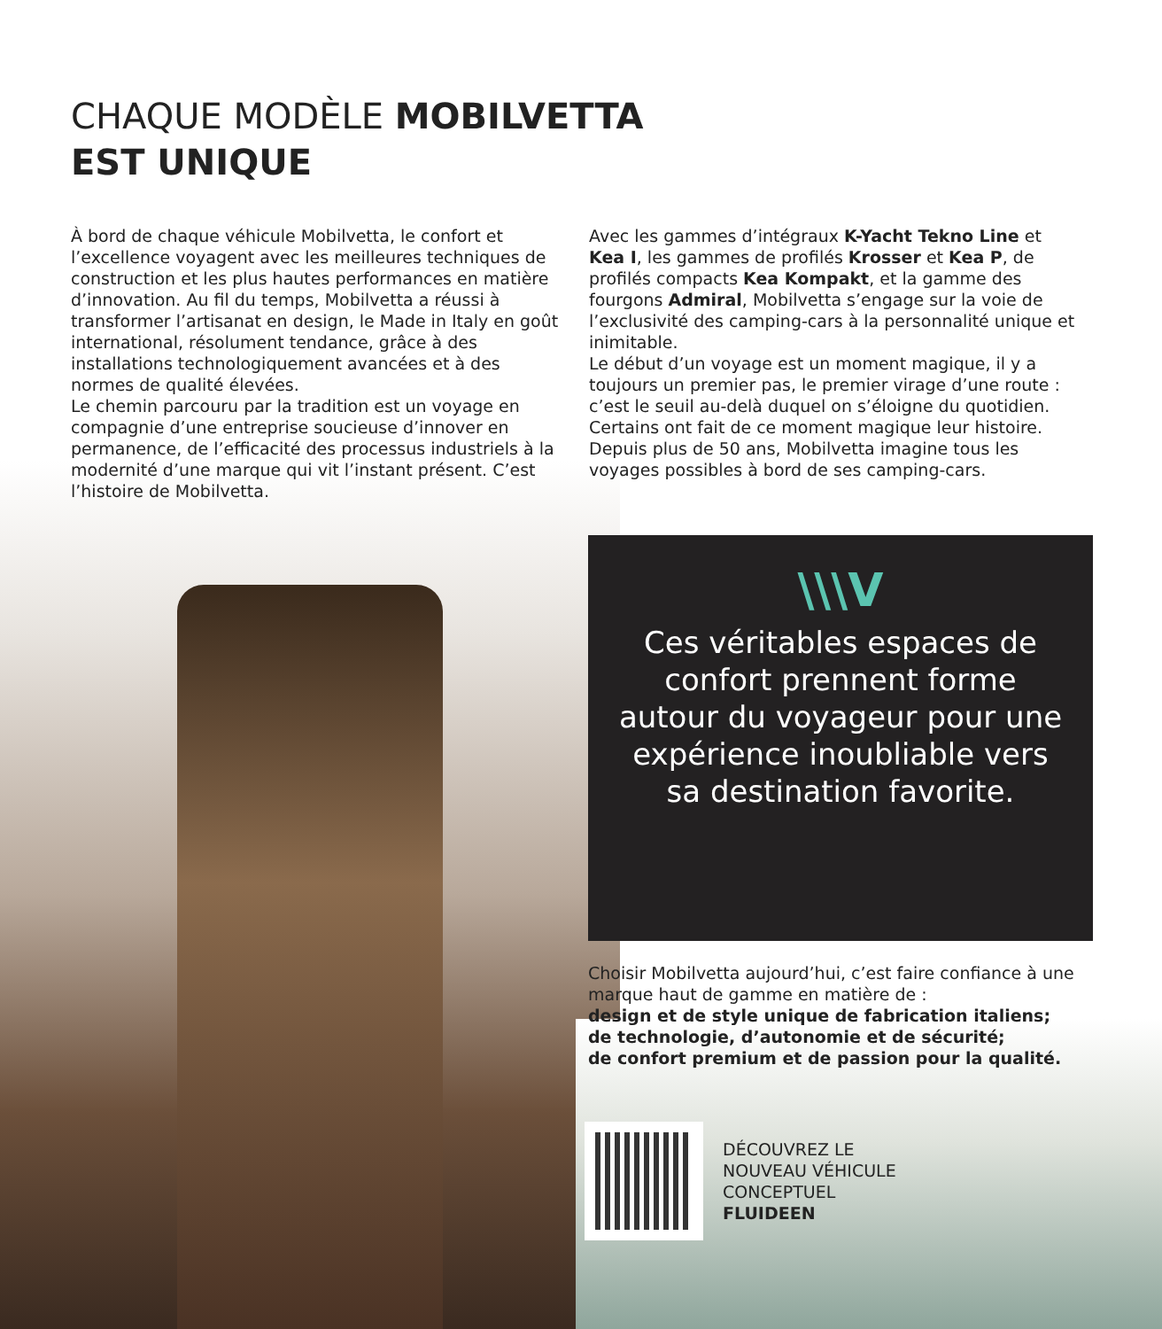CHAQUE MODÈLE MOBILVETTA
EST UNIQUE
À bord de chaque véhicule Mobilvetta, le confort et l’excellence voyagent avec les meilleures techniques de construction et les plus hautes performances en matière d’innovation. Au fil du temps, Mobilvetta a réussi à transformer l’artisanat en design, le Made in Italy en goût international, résolument tendance, grâce à des installations technologiquement avancées et à des normes de qualité élevées.
Le chemin parcouru par la tradition est un voyage en compagnie d’une entreprise soucieuse d’innover en permanence, de l’efficacité des processus industriels à la modernité d’une marque qui vit l’instant présent. C’est l’histoire de Mobilvetta.
Avec les gammes d’intégraux K-Yacht Tekno Line et Kea I, les gammes de profilés Krosser et Kea P, de profilés compacts Kea Kompakt, et la gamme des fourgons Admiral, Mobilvetta s’engage sur la voie de l’exclusivité des camping-cars à la personnalité unique et inimitable.
Le début d’un voyage est un moment magique, il y a toujours un premier pas, le premier virage d’une route : c’est le seuil au-delà duquel on s’éloigne du quotidien. Certains ont fait de ce moment magique leur histoire.
Depuis plus de 50 ans, Mobilvetta imagine tous les voyages possibles à bord de ses camping-cars.
\\\V
Ces véritables espaces de confort prennent forme autour du voyageur pour une expérience inoubliable vers sa destination favorite.
Choisir Mobilvetta aujourd’hui, c’est faire confiance à une marque haut de gamme en matière de :
design et de style unique de fabrication italiens;
de technologie, d’autonomie et de sécurité;
de confort premium et de passion pour la qualité.
DÉCOUVREZ LE
NOUVEAU VÉHICULE
CONCEPTUEL
FLUIDEEN